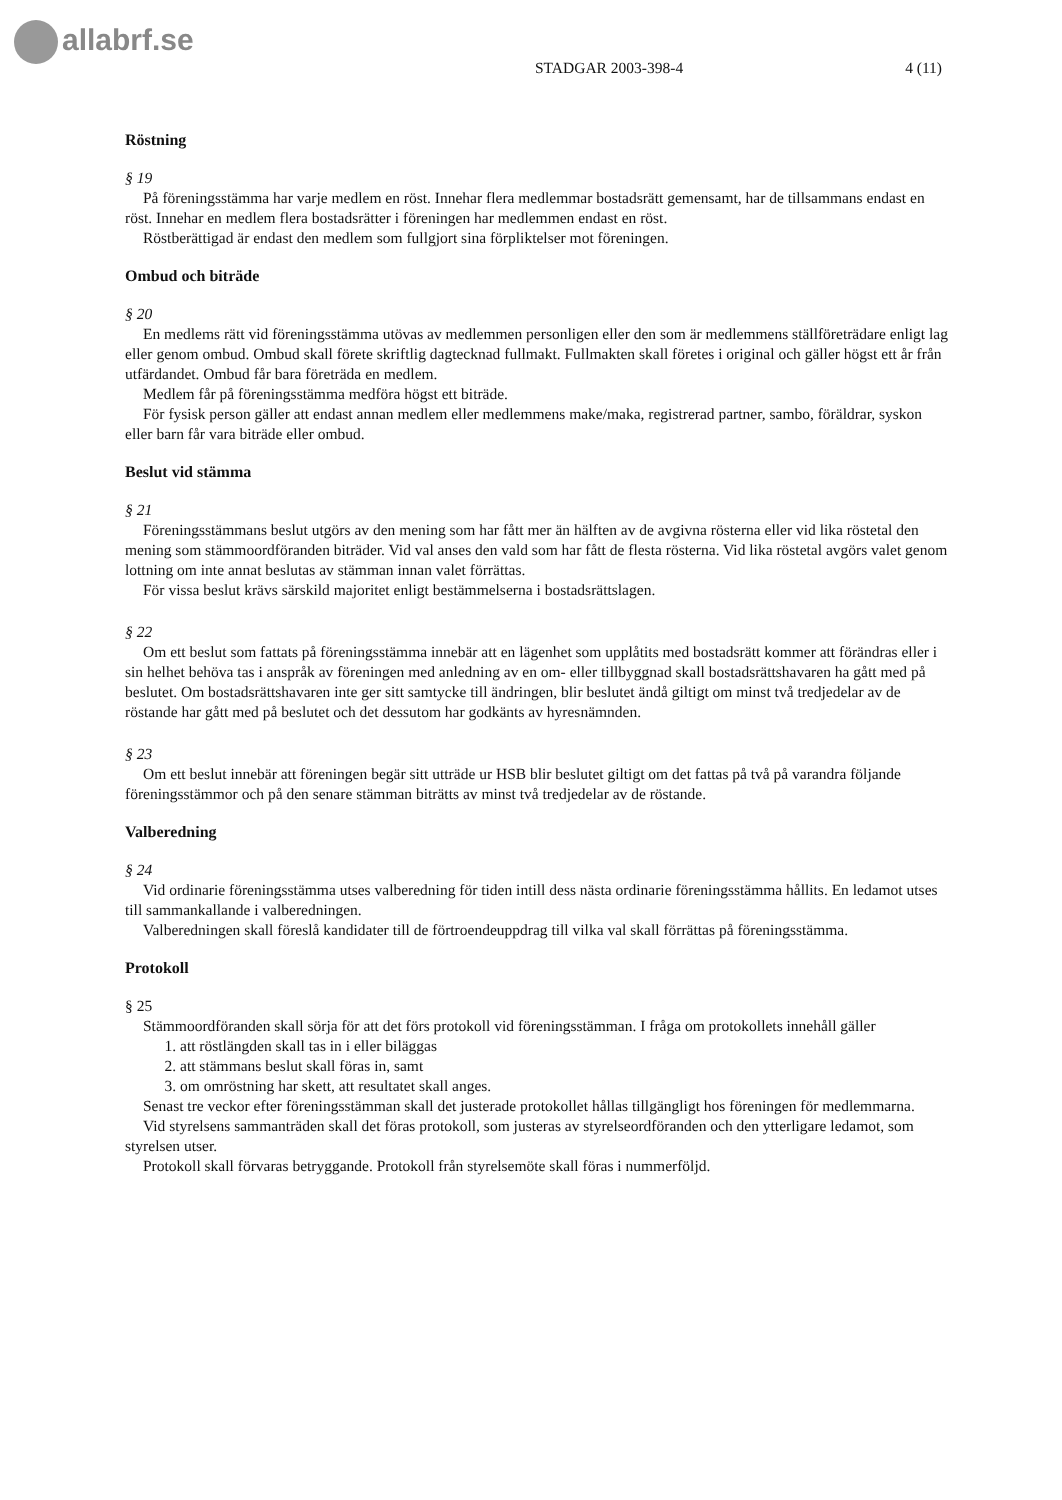allabrf.se
STADGAR 2003-398-4 4 (11)
Röstning
§ 19
På föreningsstämma har varje medlem en röst. Innehar flera medlemmar bostadsrätt gemensamt, har de tillsammans endast en röst. Innehar en medlem flera bostadsrätter i föreningen har medlemmen endast en röst.
Röstberättigad är endast den medlem som fullgjort sina förpliktelser mot föreningen.
Ombud och biträde
§ 20
En medlems rätt vid föreningsstämma utövas av medlemmen personligen eller den som är medlemmens ställföreträdare enligt lag eller genom ombud. Ombud skall förete skriftlig dagtecknad fullmakt. Fullmakten skall företes i original och gäller högst ett år från utfärdandet. Ombud får bara företräda en medlem.
Medlem får på föreningsstämma medföra högst ett biträde.
För fysisk person gäller att endast annan medlem eller medlemmens make/maka, registrerad partner, sambo, föräldrar, syskon eller barn får vara biträde eller ombud.
Beslut vid stämma
§ 21
Föreningsstämmans beslut utgörs av den mening som har fått mer än hälften av de avgivna rösterna eller vid lika röstetal den mening som stämmoordföranden biträder. Vid val anses den vald som har fått de flesta rösterna. Vid lika röstetal avgörs valet genom lottning om inte annat beslutas av stämman innan valet förrättas.
För vissa beslut krävs särskild majoritet enligt bestämmelserna i bostadsrättslagen.
§ 22
Om ett beslut som fattats på föreningsstämma innebär att en lägenhet som upplåtits med bostadsrätt kommer att förändras eller i sin helhet behöva tas i anspråk av föreningen med anledning av en om- eller tillbyggnad skall bostadsrättshavaren ha gått med på beslutet. Om bostadsrättshavaren inte ger sitt samtycke till ändringen, blir beslutet ändå giltigt om minst två tredjedelar av de röstande har gått med på beslutet och det dessutom har godkänts av hyresnämnden.
§ 23
Om ett beslut innebär att föreningen begär sitt utträde ur HSB blir beslutet giltigt om det fattas på två på varandra följande föreningsstämmor och på den senare stämman biträtts av minst två tredjedelar av de röstande.
Valberedning
§ 24
Vid ordinarie föreningsstämma utses valberedning för tiden intill dess nästa ordinarie föreningsstämma hållits. En ledamot utses till sammankallande i valberedningen.
Valberedningen skall föreslå kandidater till de förtroendeuppdrag till vilka val skall förrättas på föreningsstämma.
Protokoll
§ 25
Stämmoordföranden skall sörja för att det förs protokoll vid föreningsstämman. I fråga om protokollets innehåll gäller
1. att röstlängden skall tas in i eller biläggas
2. att stämmans beslut skall föras in, samt
3. om omröstning har skett, att resultatet skall anges.
Senast tre veckor efter föreningsstämman skall det justerade protokollet hållas tillgängligt hos föreningen för medlemmarna.
Vid styrelsens sammanträden skall det föras protokoll, som justeras av styrelseordföranden och den ytterligare ledamot, som styrelsen utser.
Protokoll skall förvaras betryggande. Protokoll från styrelsemöte skall föras i nummerföljd.